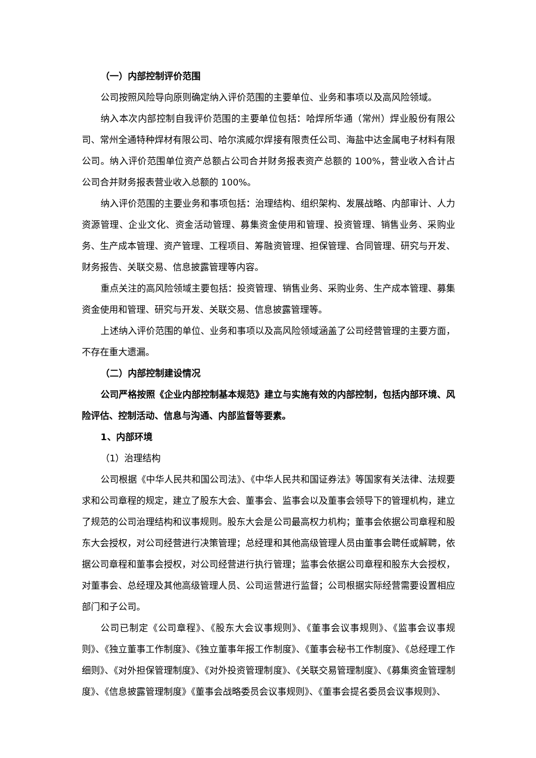（一）内部控制评价范围
公司按照风险导向原则确定纳入评价范围的主要单位、业务和事项以及高风险领域。
纳入本次内部控制自我评价范围的主要单位包括：哈焊所华通（常州）焊业股份有限公司、常州全通特种焊材有限公司、哈尔滨威尔焊接有限责任公司、海盐中达金属电子材料有限公司。纳入评价范围单位资产总额占公司合并财务报表资产总额的 100%，营业收入合计占公司合并财务报表营业收入总额的 100%。
纳入评价范围的主要业务和事项包括：治理结构、组织架构、发展战略、内部审计、人力资源管理、企业文化、资金活动管理、募集资金使用和管理、投资管理、销售业务、采购业务、生产成本管理、资产管理、工程项目、筹融资管理、担保管理、合同管理、研究与开发、财务报告、关联交易、信息披露管理等内容。
重点关注的高风险领域主要包括：投资管理、销售业务、采购业务、生产成本管理、募集资金使用和管理、研究与开发、关联交易、信息披露管理等。
上述纳入评价范围的单位、业务和事项以及高风险领域涵盖了公司经营管理的主要方面，不存在重大遗漏。
（二）内部控制建设情况
公司严格按照《企业内部控制基本规范》建立与实施有效的内部控制，包括内部环境、风险评估、控制活动、信息与沟通、内部监督等要素。
1、内部环境
（1）治理结构
公司根据《中华人民共和国公司法》、《中华人民共和国证券法》等国家有关法律、法规要求和公司章程的规定，建立了股东大会、董事会、监事会以及董事会领导下的管理机构，建立了规范的公司治理结构和议事规则。股东大会是公司最高权力机构；董事会依据公司章程和股东大会授权，对公司经营进行决策管理；总经理和其他高级管理人员由董事会聘任或解聘，依据公司章程和董事会授权，对公司经营进行执行管理；监事会依据公司章程和股东大会授权，对董事会、总经理及其他高级管理人员、公司运营进行监督；公司根据实际经营需要设置相应部门和子公司。
公司已制定《公司章程》、《股东大会议事规则》、《董事会议事规则》、《监事会议事规则》、《独立董事工作制度》、《独立董事年报工作制度》、《董事会秘书工作制度》、《总经理工作细则》、《对外担保管理制度》、《对外投资管理制度》、《关联交易管理制度》、《募集资金管理制度》、《信息披露管理制度》《董事会战略委员会议事规则》、《董事会提名委员会议事规则》、